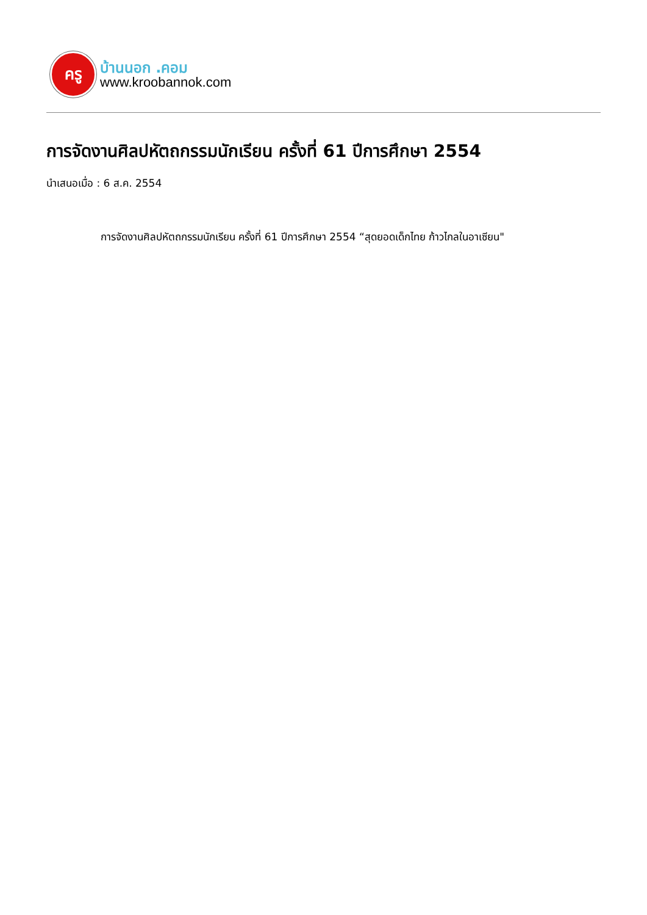ครู
บ้านนอก .คอม
www.kroobannok.com
การจัดงานศิลปหัตถกรรมนักเรียน ครั้งที่ 61 ปีการศึกษา 2554
นำเสนอเมื่อ : 6 ส.ค. 2554
การจัดงานศิลปหัตถกรรมนักเรียน ครั้งที่ 61 ปีการศึกษา 2554 “สุดยอดเด็กไทย ก้าวไกลในอาเซียน"